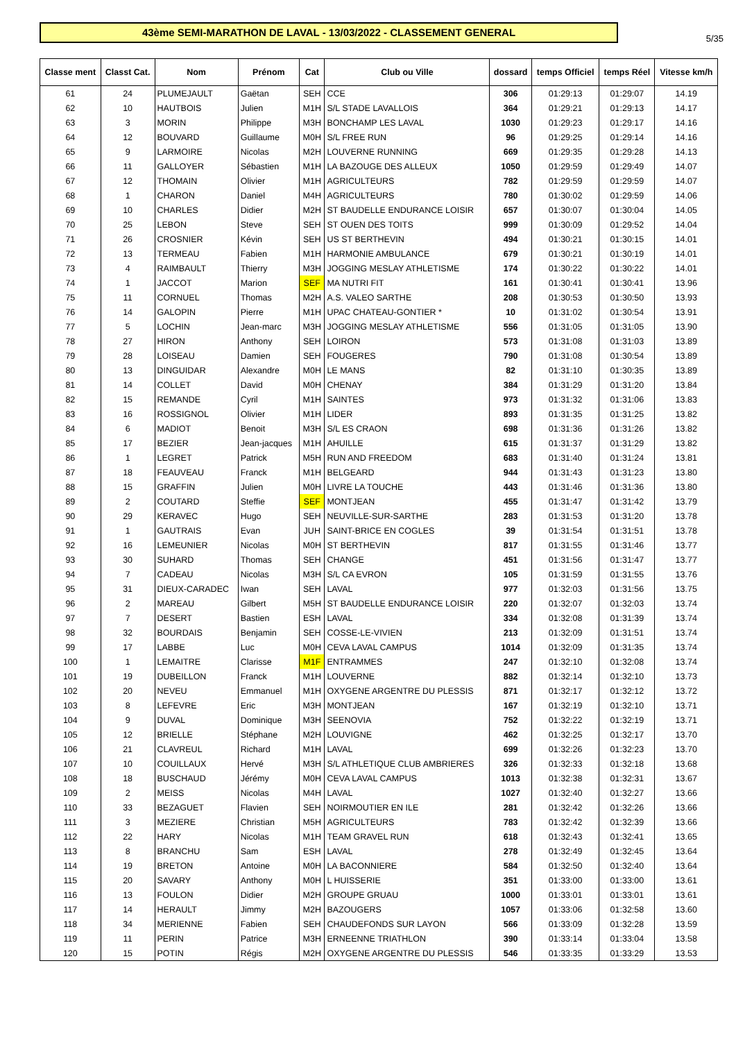5/35
43ème SEMI-MARATHON DE LAVAL - 13/03/2022 - CLASSEMENT GENERAL
| Classe ment | Classt Cat. | Nom | Prénom | Cat | Club ou Ville | dossard | temps Officiel | temps Réel | Vitesse km/h |
| --- | --- | --- | --- | --- | --- | --- | --- | --- | --- |
| 61 | 24 | PLUMEJAULT | Gaëtan | SEH | CCE | 306 | 01:29:13 | 01:29:07 | 14.19 |
| 62 | 10 | HAUTBOIS | Julien | M1H | S/L STADE LAVALLOIS | 364 | 01:29:21 | 01:29:13 | 14.17 |
| 63 | 3 | MORIN | Philippe | M3H | BONCHAMP LES LAVAL | 1030 | 01:29:23 | 01:29:17 | 14.16 |
| 64 | 12 | BOUVARD | Guillaume | M0H | S/L FREE RUN | 96 | 01:29:25 | 01:29:14 | 14.16 |
| 65 | 9 | LARMOIRE | Nicolas | M2H | LOUVERNE RUNNING | 669 | 01:29:35 | 01:29:28 | 14.13 |
| 66 | 11 | GALLOYER | Sébastien | M1H | LA BAZOUGE DES ALLEUX | 1050 | 01:29:59 | 01:29:49 | 14.07 |
| 67 | 12 | THOMAIN | Olivier | M1H | AGRICULTEURS | 782 | 01:29:59 | 01:29:59 | 14.07 |
| 68 | 1 | CHARON | Daniel | M4H | AGRICULTEURS | 780 | 01:30:02 | 01:29:59 | 14.06 |
| 69 | 10 | CHARLES | Didier | M2H | ST BAUDELLE ENDURANCE LOISIR | 657 | 01:30:07 | 01:30:04 | 14.05 |
| 70 | 25 | LEBON | Steve | SEH | ST OUEN DES TOITS | 999 | 01:30:09 | 01:29:52 | 14.04 |
| 71 | 26 | CROSNIER | Kévin | SEH | US ST BERTHEVIN | 494 | 01:30:21 | 01:30:15 | 14.01 |
| 72 | 13 | TERMEAU | Fabien | M1H | HARMONIE AMBULANCE | 679 | 01:30:21 | 01:30:19 | 14.01 |
| 73 | 4 | RAIMBAULT | Thierry | M3H | JOGGING MESLAY ATHLETISME | 174 | 01:30:22 | 01:30:22 | 14.01 |
| 74 | 1 | JACCOT | Marion | SEF | MA NUTRI FIT | 161 | 01:30:41 | 01:30:41 | 13.96 |
| 75 | 11 | CORNUEL | Thomas | M2H | A.S. VALEO SARTHE | 208 | 01:30:53 | 01:30:50 | 13.93 |
| 76 | 14 | GALOPIN | Pierre | M1H | UPAC CHATEAU-GONTIER * | 10 | 01:31:02 | 01:30:54 | 13.91 |
| 77 | 5 | LOCHIN | Jean-marc | M3H | JOGGING MESLAY ATHLETISME | 556 | 01:31:05 | 01:31:05 | 13.90 |
| 78 | 27 | HIRON | Anthony | SEH | LOIRON | 573 | 01:31:08 | 01:31:03 | 13.89 |
| 79 | 28 | LOISEAU | Damien | SEH | FOUGERES | 790 | 01:31:08 | 01:30:54 | 13.89 |
| 80 | 13 | DINGUIDAR | Alexandre | M0H | LE MANS | 82 | 01:31:10 | 01:30:35 | 13.89 |
| 81 | 14 | COLLET | David | M0H | CHENAY | 384 | 01:31:29 | 01:31:20 | 13.84 |
| 82 | 15 | REMANDE | Cyril | M1H | SAINTES | 973 | 01:31:32 | 01:31:06 | 13.83 |
| 83 | 16 | ROSSIGNOL | Olivier | M1H | LIDER | 893 | 01:31:35 | 01:31:25 | 13.82 |
| 84 | 6 | MADIOT | Benoit | M3H | S/L ES CRAON | 698 | 01:31:36 | 01:31:26 | 13.82 |
| 85 | 17 | BEZIER | Jean-jacques | M1H | AHUILLE | 615 | 01:31:37 | 01:31:29 | 13.82 |
| 86 | 1 | LEGRET | Patrick | M5H | RUN AND FREEDOM | 683 | 01:31:40 | 01:31:24 | 13.81 |
| 87 | 18 | FEAUVEAU | Franck | M1H | BELGEARD | 944 | 01:31:43 | 01:31:23 | 13.80 |
| 88 | 15 | GRAFFIN | Julien | M0H | LIVRE LA TOUCHE | 443 | 01:31:46 | 01:31:36 | 13.80 |
| 89 | 2 | COUTARD | Steffie | SEF | MONTJEAN | 455 | 01:31:47 | 01:31:42 | 13.79 |
| 90 | 29 | KERAVEC | Hugo | SEH | NEUVILLE-SUR-SARTHE | 283 | 01:31:53 | 01:31:20 | 13.78 |
| 91 | 1 | GAUTRAIS | Evan | JUH | SAINT-BRICE EN COGLES | 39 | 01:31:54 | 01:31:51 | 13.78 |
| 92 | 16 | LEMEUNIER | Nicolas | M0H | ST BERTHEVIN | 817 | 01:31:55 | 01:31:46 | 13.77 |
| 93 | 30 | SUHARD | Thomas | SEH | CHANGE | 451 | 01:31:56 | 01:31:47 | 13.77 |
| 94 | 7 | CADEAU | Nicolas | M3H | S/L CA EVRON | 105 | 01:31:59 | 01:31:55 | 13.76 |
| 95 | 31 | DIEUX-CARADEC | Iwan | SEH | LAVAL | 977 | 01:32:03 | 01:31:56 | 13.75 |
| 96 | 2 | MAREAU | Gilbert | M5H | ST BAUDELLE ENDURANCE LOISIR | 220 | 01:32:07 | 01:32:03 | 13.74 |
| 97 | 7 | DESERT | Bastien | ESH | LAVAL | 334 | 01:32:08 | 01:31:39 | 13.74 |
| 98 | 32 | BOURDAIS | Benjamin | SEH | COSSE-LE-VIVIEN | 213 | 01:32:09 | 01:31:51 | 13.74 |
| 99 | 17 | LABBE | Luc | M0H | CEVA LAVAL CAMPUS | 1014 | 01:32:09 | 01:31:35 | 13.74 |
| 100 | 1 | LEMAITRE | Clarisse | M1F | ENTRAMMES | 247 | 01:32:10 | 01:32:08 | 13.74 |
| 101 | 19 | DUBEILLON | Franck | M1H | LOUVERNE | 882 | 01:32:14 | 01:32:10 | 13.73 |
| 102 | 20 | NEVEU | Emmanuel | M1H | OXYGENE ARGENTRE DU PLESSIS | 871 | 01:32:17 | 01:32:12 | 13.72 |
| 103 | 8 | LEFEVRE | Eric | M3H | MONTJEAN | 167 | 01:32:19 | 01:32:10 | 13.71 |
| 104 | 9 | DUVAL | Dominique | M3H | SEENOVIA | 752 | 01:32:22 | 01:32:19 | 13.71 |
| 105 | 12 | BRIELLE | Stéphane | M2H | LOUVIGNE | 462 | 01:32:25 | 01:32:17 | 13.70 |
| 106 | 21 | CLAVREUL | Richard | M1H | LAVAL | 699 | 01:32:26 | 01:32:23 | 13.70 |
| 107 | 10 | COUILLAUX | Hervé | M3H | S/L ATHLETIQUE CLUB AMBRIERES | 326 | 01:32:33 | 01:32:18 | 13.68 |
| 108 | 18 | BUSCHAUD | Jérémy | M0H | CEVA LAVAL CAMPUS | 1013 | 01:32:38 | 01:32:31 | 13.67 |
| 109 | 2 | MEISS | Nicolas | M4H | LAVAL | 1027 | 01:32:40 | 01:32:27 | 13.66 |
| 110 | 33 | BEZAGUET | Flavien | SEH | NOIRMOUTIER EN ILE | 281 | 01:32:42 | 01:32:26 | 13.66 |
| 111 | 3 | MEZIERE | Christian | M5H | AGRICULTEURS | 783 | 01:32:42 | 01:32:39 | 13.66 |
| 112 | 22 | HARY | Nicolas | M1H | TEAM GRAVEL RUN | 618 | 01:32:43 | 01:32:41 | 13.65 |
| 113 | 8 | BRANCHU | Sam | ESH | LAVAL | 278 | 01:32:49 | 01:32:45 | 13.64 |
| 114 | 19 | BRETON | Antoine | M0H | LA BACONNIERE | 584 | 01:32:50 | 01:32:40 | 13.64 |
| 115 | 20 | SAVARY | Anthony | M0H | L HUISSERIE | 351 | 01:33:00 | 01:33:00 | 13.61 |
| 116 | 13 | FOULON | Didier | M2H | GROUPE GRUAU | 1000 | 01:33:01 | 01:33:01 | 13.61 |
| 117 | 14 | HERAULT | Jimmy | M2H | BAZOUGERS | 1057 | 01:33:06 | 01:32:58 | 13.60 |
| 118 | 34 | MERIENNE | Fabien | SEH | CHAUDEFONDS SUR LAYON | 566 | 01:33:09 | 01:32:28 | 13.59 |
| 119 | 11 | PERIN | Patrice | M3H | ERNEENNE TRIATHLON | 390 | 01:33:14 | 01:33:04 | 13.58 |
| 120 | 15 | POTIN | Régis | M2H | OXYGENE ARGENTRE DU PLESSIS | 546 | 01:33:35 | 01:33:29 | 13.53 |